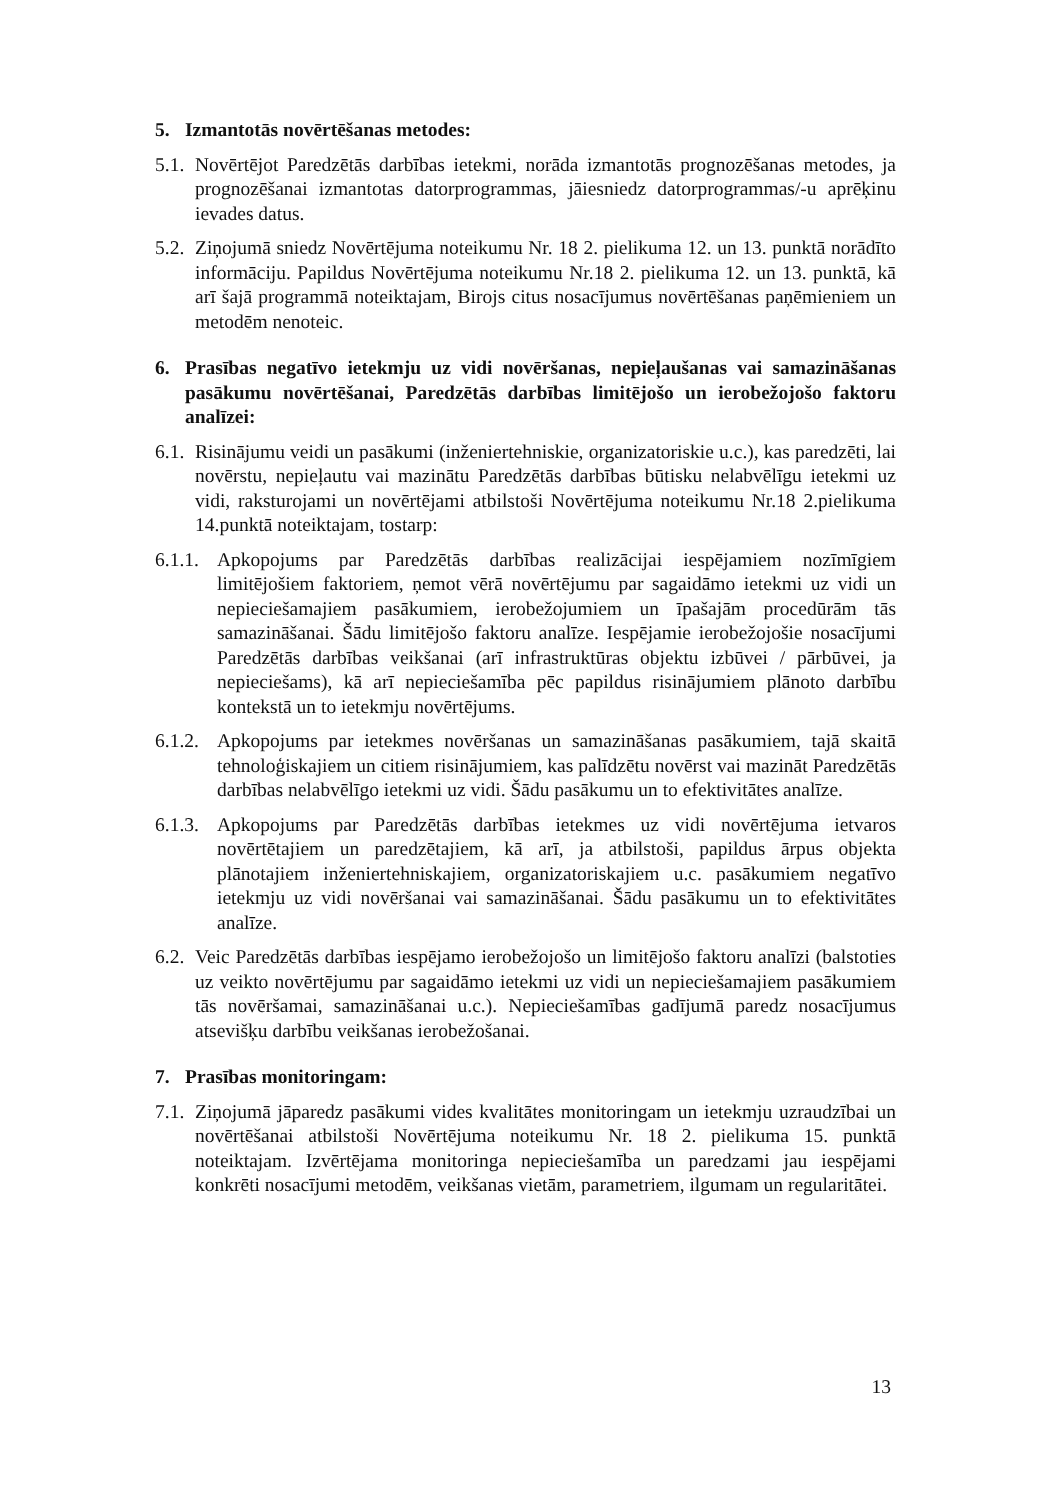5. Izmantotās novērtēšanas metodes:
5.1.
Novērtējot Paredzētās darbības ietekmi, norāda izmantotās prognozēšanas metodes, ja prognozēšanai izmantotas datorprogrammas, jāiesniedz datorprogrammas/-u aprēķinu ievades datus.
5.2.
Ziņojumā sniedz Novērtējuma noteikumu Nr. 18 2. pielikuma 12. un 13. punktā norādīto informāciju. Papildus Novērtējuma noteikumu Nr.18 2. pielikuma 12. un 13. punktā, kā arī šajā programmā noteiktajam, Birojs citus nosacījumus novērtēšanas paņēmieniem un metodēm nenoteic.
6. Prasības negatīvo ietekmju uz vidi novēršanas, nepieļaušanas vai samazināšanas pasākumu novērtēšanai, Paredzētās darbības limitējošo un ierobežojošo faktoru analīzei:
6.1.
Risinājumu veidi un pasākumi (inženiertehniskie, organizatoriskie u.c.), kas paredzēti, lai novērstu, nepieļautu vai mazinātu Paredzētās darbības būtisku nelabvēlīgu ietekmi uz vidi, raksturojami un novērtējami atbilstoši Novērtējuma noteikumu Nr.18 2.pielikuma 14.punktā noteiktajam, tostarp:
6.1.1.
Apkopojums par Paredzētās darbības realizācijai iespējamiem nozīmīgiem limitējošiem faktoriem, ņemot vērā novērtējumu par sagaidāmo ietekmi uz vidi un nepieciešamajiem pasākumiem, ierobežojumiem un īpašajām procedūrām tās samazināšanai. Šādu limitējošo faktoru analīze. Iespējamie ierobežojošie nosacījumi Paredzētās darbības veikšanai (arī infrastruktūras objektu izbūvei / pārbūvei, ja nepieciešams), kā arī nepieciešamība pēc papildus risinājumiem plānoto darbību kontekstā un to ietekmju novērtējums.
6.1.2.
Apkopojums par ietekmes novēršanas un samazināšanas pasākumiem, tajā skaitā tehnoloģiskajiem un citiem risinājumiem, kas palīdzētu novērst vai mazināt Paredzētās darbības nelabvēlīgo ietekmi uz vidi. Šādu pasākumu un to efektivitātes analīze.
6.1.3.
Apkopojums par Paredzētās darbības ietekmes uz vidi novērtējuma ietvaros novērtētajiem un paredzētajiem, kā arī, ja atbilstoši, papildus ārpus objekta plānotajiem inženiertehniskajiem, organizatoriskajiem u.c. pasākumiem negatīvo ietekmju uz vidi novēršanai vai samazināšanai. Šādu pasākumu un to efektivitātes analīze.
6.2.
Veic Paredzētās darbības iespējamo ierobežojošo un limitējošo faktoru analīzi (balstoties uz veikto novērtējumu par sagaidāmo ietekmi uz vidi un nepieciešamajiem pasākumiem tās novēršamai, samazināšanai u.c.). Nepieciešamības gadījumā paredz nosacījumus atsevišķu darbību veikšanas ierobežošanai.
7. Prasības monitoringam:
7.1.
Ziņojumā jāparedz pasākumi vides kvalitātes monitoringam un ietekmju uzraudzībai un novērtēšanai atbilstoši Novērtējuma noteikumu Nr. 18 2. pielikuma 15. punktā noteiktajam. Izvērtējama monitoringa nepieciešamība un paredzami jau iespējami konkrēti nosacījumi metodēm, veikšanas vietām, parametriem, ilgumam un regularitātei.
13